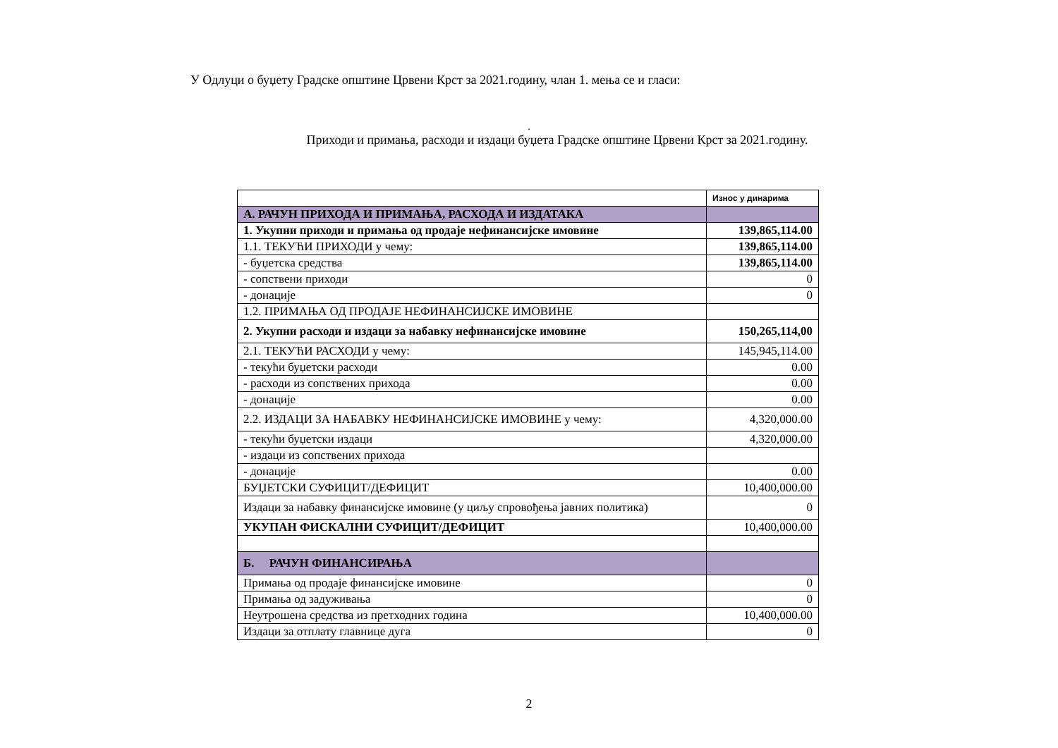У Одлуци о буџету Градске општине Црвени Крст за 2021.годину, члан 1. мења се и гласи:
.
Приходи и примања, расходи и издаци буџета Градске општине Црвени Крст за 2021.годину.
| | Износ у динарима |
| А. РАЧУН ПРИХОДА И ПРИМАЊА, РАСХОДА И ИЗДАТАКА | |
| 1. Укупни приходи и примања од продаје нефинансијске имовине | 139,865,114.00 |
| 1.1. ТЕКУЋИ ПРИХОДИ у чему: | 139,865,114.00 |
| - буџетска средства | 139,865,114.00 |
| - сопствени приходи | 0 |
| - донације | 0 |
| 1.2. ПРИМАЊА ОД ПРОДАЈЕ НЕФИНАНСИЈСКЕ ИМОВИНЕ | |
| 2. Укупни расходи и издаци за набавку нефинансијске имовине | 150,265,114,00 |
| 2.1. ТЕКУЋИ РАСХОДИ у чему: | 145,945,114.00 |
| - текући буџетски расходи | 0.00 |
| - расходи из сопствених прихода | 0.00 |
| - донације | 0.00 |
| 2.2. ИЗДАЦИ ЗА НАБАВКУ НЕФИНАНСИЈСКЕ ИМОВИНЕ у чему: | 4,320,000.00 |
| - текући буџетски издаци | 4,320,000.00 |
| - издаци из сопствених прихода | |
| - донације | 0.00 |
| БУЏЕТСКИ СУФИЦИТ/ДЕФИЦИТ | 10,400,000.00 |
| Издаци за набавку финансијске имовине (у циљу спровођења јавних политика) | 0 |
| УКУПАН ФИСКАЛНИ СУФИЦИТ/ДЕФИЦИТ | 10,400,000.00 |
| Б. РАЧУН ФИНАНСИРАЊА | |
| Примања од продаје финансијске имовине | 0 |
| Примања од задуживања | 0 |
| Неутрошена средства из претходних година | 10,400,000.00 |
| Издаци за отплату главнице дуга | 0 |
2